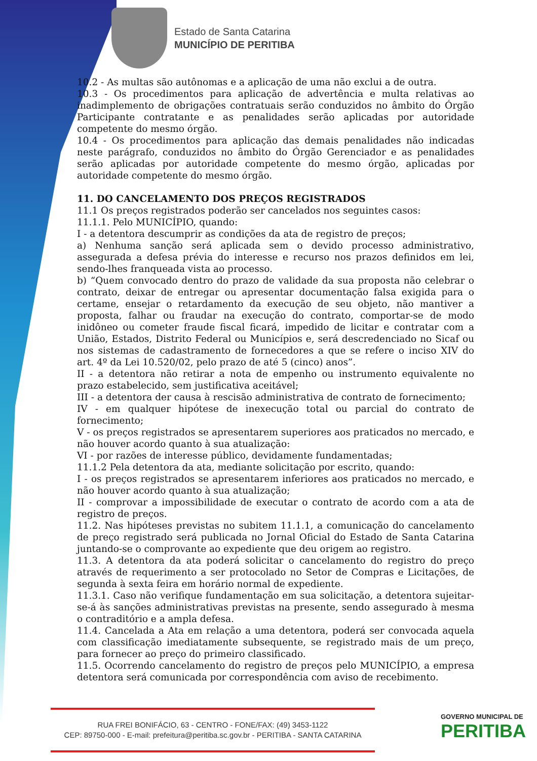Estado de Santa Catarina
MUNICÍPIO DE PERITIBA
10.2 - As multas são autônomas e a aplicação de uma não exclui a de outra.
10.3 - Os procedimentos para aplicação de advertência e multa relativas ao inadimplemento de obrigações contratuais serão conduzidos no âmbito do Órgão Participante contratante e as penalidades serão aplicadas por autoridade competente do mesmo órgão.
10.4 - Os procedimentos para aplicação das demais penalidades não indicadas neste parágrafo, conduzidos no âmbito do Órgão Gerenciador e as penalidades serão aplicadas por autoridade competente do mesmo órgão, aplicadas por autoridade competente do mesmo órgão.
11. DO CANCELAMENTO DOS PREÇOS REGISTRADOS
11.1 Os preços registrados poderão ser cancelados nos seguintes casos:
11.1.1. Pelo MUNICÍPIO, quando:
I - a detentora descumprir as condições da ata de registro de preços;
a) Nenhuma sanção será aplicada sem o devido processo administrativo, assegurada a defesa prévia do interesse e recurso nos prazos definidos em lei, sendo-lhes franqueada vista ao processo.
b) “Quem convocado dentro do prazo de validade da sua proposta não celebrar o contrato, deixar de entregar ou apresentar documentação falsa exigida para o certame, ensejar o retardamento da execução de seu objeto, não mantiver a proposta, falhar ou fraudar na execução do contrato, comportar-se de modo inidôneo ou cometer fraude fiscal ficará, impedido de licitar e contratar com a União, Estados, Distrito Federal ou Municípios e, será descredenciado no Sicaf ou nos sistemas de cadastramento de fornecedores a que se refere o inciso XIV do art. 4º da Lei 10.520/02, pelo prazo de até 5 (cinco) anos”.
II - a detentora não retirar a nota de empenho ou instrumento equivalente no prazo estabelecido, sem justificativa aceitável;
III - a detentora der causa à rescisão administrativa de contrato de fornecimento;
IV - em qualquer hipótese de inexecução total ou parcial do contrato de fornecimento;
V - os preços registrados se apresentarem superiores aos praticados no mercado, e não houver acordo quanto à sua atualização:
VI - por razões de interesse público, devidamente fundamentadas;
11.1.2 Pela detentora da ata, mediante solicitação por escrito, quando:
I - os preços registrados se apresentarem inferiores aos praticados no mercado, e não houver acordo quanto à sua atualização;
II - comprovar a impossibilidade de executar o contrato de acordo com a ata de registro de preços.
11.2. Nas hipóteses previstas no subitem 11.1.1, a comunicação do cancelamento de preço registrado será publicada no Jornal Oficial do Estado de Santa Catarina juntando-se o comprovante ao expediente que deu origem ao registro.
11.3. A detentora da ata poderá solicitar o cancelamento do registro do preço através de requerimento a ser protocolado no Setor de Compras e Licitações, de segunda à sexta feira em horário normal de expediente.
11.3.1. Caso não verifique fundamentação em sua solicitação, a detentora sujeitar-se-á às sanções administrativas previstas na presente, sendo assegurado à mesma o contraditório e a ampla defesa.
11.4. Cancelada a Ata em relação a uma detentora, poderá ser convocada aquela com classificação imediatamente subsequente, se registrado mais de um preço, para fornecer ao preço do primeiro classificado.
11.5. Ocorrendo cancelamento do registro de preços pelo MUNICÍPIO, a empresa detentora será comunicada por correspondência com aviso de recebimento.
RUA FREI BONIFÁCIO, 63 - CENTRO - FONE/FAX: (49) 3453-1122
CEP: 89750-000 - E-mail: prefeitura@peritiba.sc.gov.br - PERITIBA - SANTA CATARINA
GOVERNO MUNICIPAL DE
PERITIBA